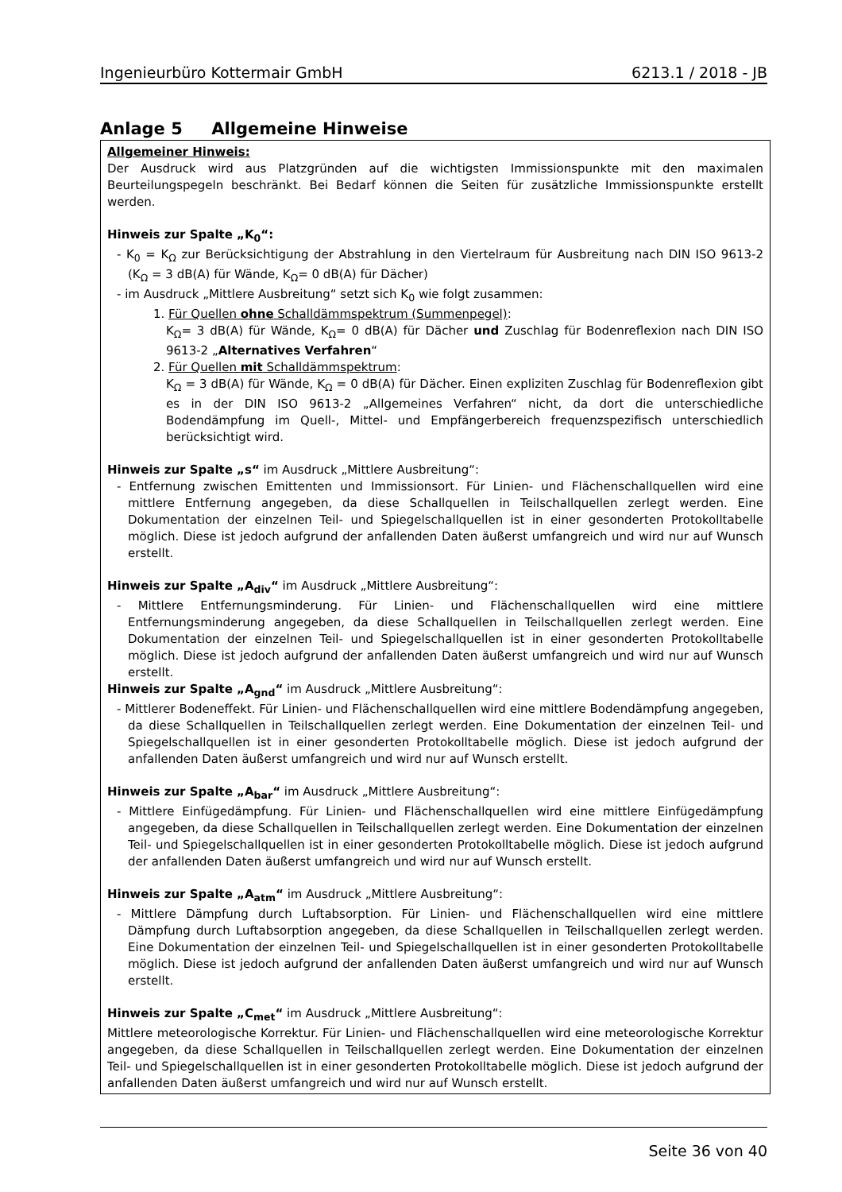Ingenieurbüro Kottermair GmbH 6213.1 / 2018 - JB
Anlage 5 Allgemeine Hinweise
Allgemeiner Hinweis:
Der Ausdruck wird aus Platzgründen auf die wichtigsten Immissionspunkte mit den maximalen Beurteilungspegeln beschränkt. Bei Bedarf können die Seiten für zusätzliche Immissionspunkte erstellt werden.
Hinweis zur Spalte „K<sub>0</sub>“:
- K<sub>0</sub> = K<sub>Ω</sub> zur Berücksichtigung der Abstrahlung in den Viertelraum für Ausbreitung nach DIN ISO 9613-2 (K<sub>Ω</sub> = 3 dB(A) für Wände, K<sub>Ω</sub>= 0 dB(A) für Dächer)
- im Ausdruck „Mittlere Ausbreitung“ setzt sich K<sub>0</sub> wie folgt zusammen:
1. Für Quellen ohne Schalldämmspektrum (Summenpegel):
K<sub>Ω</sub>= 3 dB(A) für Wände, K<sub>Ω</sub>= 0 dB(A) für Dächer und Zuschlag für Bodenreflexion nach DIN ISO 9613-2 „Alternatives Verfahren“
2. Für Quellen mit Schalldämmspektrum:
K<sub>Ω</sub> = 3 dB(A) für Wände, K<sub>Ω</sub> = 0 dB(A) für Dächer. Einen expliziten Zuschlag für Bodenreflexion gibt es in der DIN ISO 9613-2 „Allgemeines Verfahren“ nicht, da dort die unterschiedliche Bodendämpfung im Quell-, Mittel- und Empfängerbereich frequenzspezifisch unterschiedlich berücksichtigt wird.
Hinweis zur Spalte „s“ im Ausdruck „Mittlere Ausbreitung“:
- Entfernung zwischen Emittenten und Immissionsort. Für Linien- und Flächenschallquellen wird eine mittlere Entfernung angegeben, da diese Schallquellen in Teilschallquellen zerlegt werden. Eine Dokumentation der einzelnen Teil- und Spiegelschallquellen ist in einer gesonderten Protokolltabelle möglich. Diese ist jedoch aufgrund der anfallenden Daten äußerst umfangreich und wird nur auf Wunsch erstellt.
Hinweis zur Spalte „A<sub>div</sub>“ im Ausdruck „Mittlere Ausbreitung“:
- Mittlere Entfernungsminderung. Für Linien- und Flächenschallquellen wird eine mittlere Entfernungsminderung angegeben, da diese Schallquellen in Teilschallquellen zerlegt werden. Eine Dokumentation der einzelnen Teil- und Spiegelschallquellen ist in einer gesonderten Protokolltabelle möglich. Diese ist jedoch aufgrund der anfallenden Daten äußerst umfangreich und wird nur auf Wunsch erstellt.
Hinweis zur Spalte „A<sub>gnd</sub>“ im Ausdruck „Mittlere Ausbreitung“:
- Mittlerer Bodeneffekt. Für Linien- und Flächenschallquellen wird eine mittlere Bodendämpfung angegeben, da diese Schallquellen in Teilschallquellen zerlegt werden. Eine Dokumentation der einzelnen Teil- und Spiegelschallquellen ist in einer gesonderten Protokolltabelle möglich. Diese ist jedoch aufgrund der anfallenden Daten äußerst umfangreich und wird nur auf Wunsch erstellt.
Hinweis zur Spalte „A<sub>bar</sub>“ im Ausdruck „Mittlere Ausbreitung“:
- Mittlere Einfügedämpfung. Für Linien- und Flächenschallquellen wird eine mittlere Einfügedämpfung angegeben, da diese Schallquellen in Teilschallquellen zerlegt werden. Eine Dokumentation der einzelnen Teil- und Spiegelschallquellen ist in einer gesonderten Protokolltabelle möglich. Diese ist jedoch aufgrund der anfallenden Daten äußerst umfangreich und wird nur auf Wunsch erstellt.
Hinweis zur Spalte „A<sub>atm</sub>“ im Ausdruck „Mittlere Ausbreitung“:
- Mittlere Dämpfung durch Luftabsorption. Für Linien- und Flächenschallquellen wird eine mittlere Dämpfung durch Luftabsorption angegeben, da diese Schallquellen in Teilschallquellen zerlegt werden. Eine Dokumentation der einzelnen Teil- und Spiegelschallquellen ist in einer gesonderten Protokolltabelle möglich. Diese ist jedoch aufgrund der anfallenden Daten äußerst umfangreich und wird nur auf Wunsch erstellt.
Hinweis zur Spalte „C<sub>met</sub>“ im Ausdruck „Mittlere Ausbreitung“:
Mittlere meteorologische Korrektur. Für Linien- und Flächenschallquellen wird eine meteorologische Korrektur angegeben, da diese Schallquellen in Teilschallquellen zerlegt werden. Eine Dokumentation der einzelnen Teil- und Spiegelschallquellen ist in einer gesonderten Protokolltabelle möglich. Diese ist jedoch aufgrund der anfallenden Daten äußerst umfangreich und wird nur auf Wunsch erstellt.
Seite 36 von 40